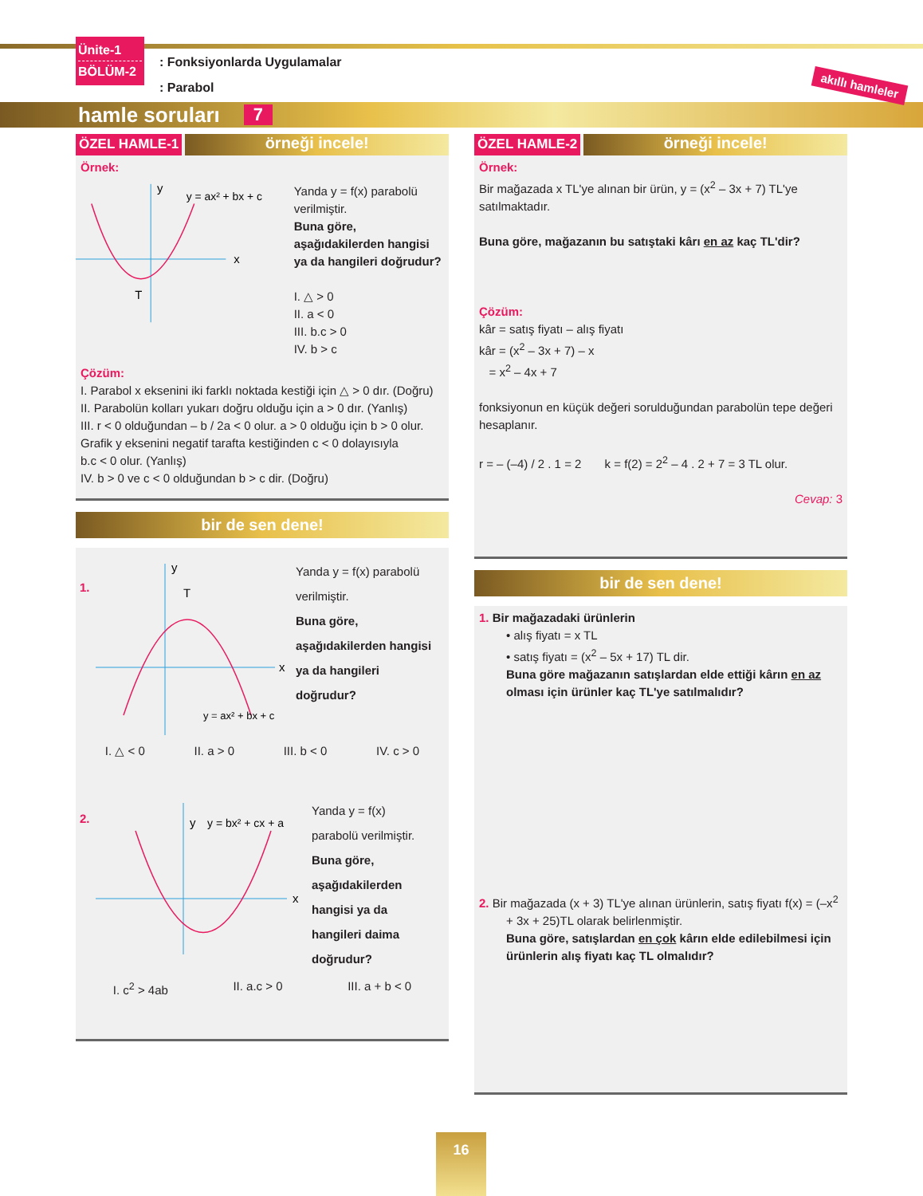Ünite-1
BÖLÜM-2
: Fonksiyonlarda Uygulamalar
: Parabol
akıllı hamleler
hamle soruları 7
ÖZEL HAMLE-1
örneği incele!
Örnek:
x
y
T
y = ax² + bx + c
Yanda y = f(x) parabolü verilmiştir.
Buna göre, aşağıdakilerden hangisi ya da hangileri doğrudur?
I. △ > 0
II. a < 0
III. b.c > 0
IV. b > c
Çözüm:
I. Parabol x eksenini iki farklı noktada kestiği için △ > 0 dır. (Doğru)
II. Parabolün kolları yukarı doğru olduğu için a > 0 dır. (Yanlış)
III. r < 0 olduğundan – b / 2a < 0 olur. a > 0 olduğu için b > 0 olur.
Grafik y eksenini negatif tarafta kestiğinden c < 0 dolayısıyla
b.c < 0 olur. (Yanlış)
IV. b > 0 ve c < 0 olduğundan b > c dir. (Doğru)
bir de sen dene!
1.
x
y
T
y = ax² + bx + c
Yanda y = f(x) parabolü verilmiştir.
Buna göre, aşağıdakilerden hangisi ya da hangileri doğrudur?
I. △ < 0 II. a > 0 III. b < 0 IV. c > 0
2.
x
y
y = bx² + cx + a
Yanda y = f(x) parabolü verilmiştir.
Buna göre, aşağıdakilerden hangisi ya da hangileri daima doğrudur?
I. c<sup>2</sup> > 4ab II. a.c > 0 III. a + b < 0
ÖZEL HAMLE-2
örneği incele!
Örnek:
Bir mağazada x TL'ye alınan bir ürün, y = (x<sup>2</sup> – 3x + 7) TL'ye satılmaktadır.
Buna göre, mağazanın bu satıştaki kârı en az kaç TL'dir?
Çözüm:
kâr = satış fiyatı – alış fiyatı
kâr = (x<sup>2</sup> – 3x + 7) – x
= x<sup>2</sup> – 4x + 7
fonksiyonun en küçük değeri sorulduğundan parabolün tepe değeri hesaplanır.
r = – (–4) / 2 . 1 = 2 k = f(2) = 2<sup>2</sup> – 4 . 2 + 7 = 3 TL olur.
Cevap: 3
bir de sen dene!
1. Bir mağazadaki ürünlerin
• alış fiyatı = x TL
• satış fiyatı = (x<sup>2</sup> – 5x + 17) TL dir.
Buna göre mağazanın satışlardan elde ettiği kârın en az olması için ürünler kaç TL'ye satılmalıdır?
2. Bir mağazada (x + 3) TL'ye alınan ürünlerin, satış fiyatı f(x) = (–x<sup>2</sup> + 3x + 25)TL olarak belirlenmiştir.
Buna göre, satışlardan en çok kârın elde edilebilmesi için ürünlerin alış fiyatı kaç TL olmalıdır?
16